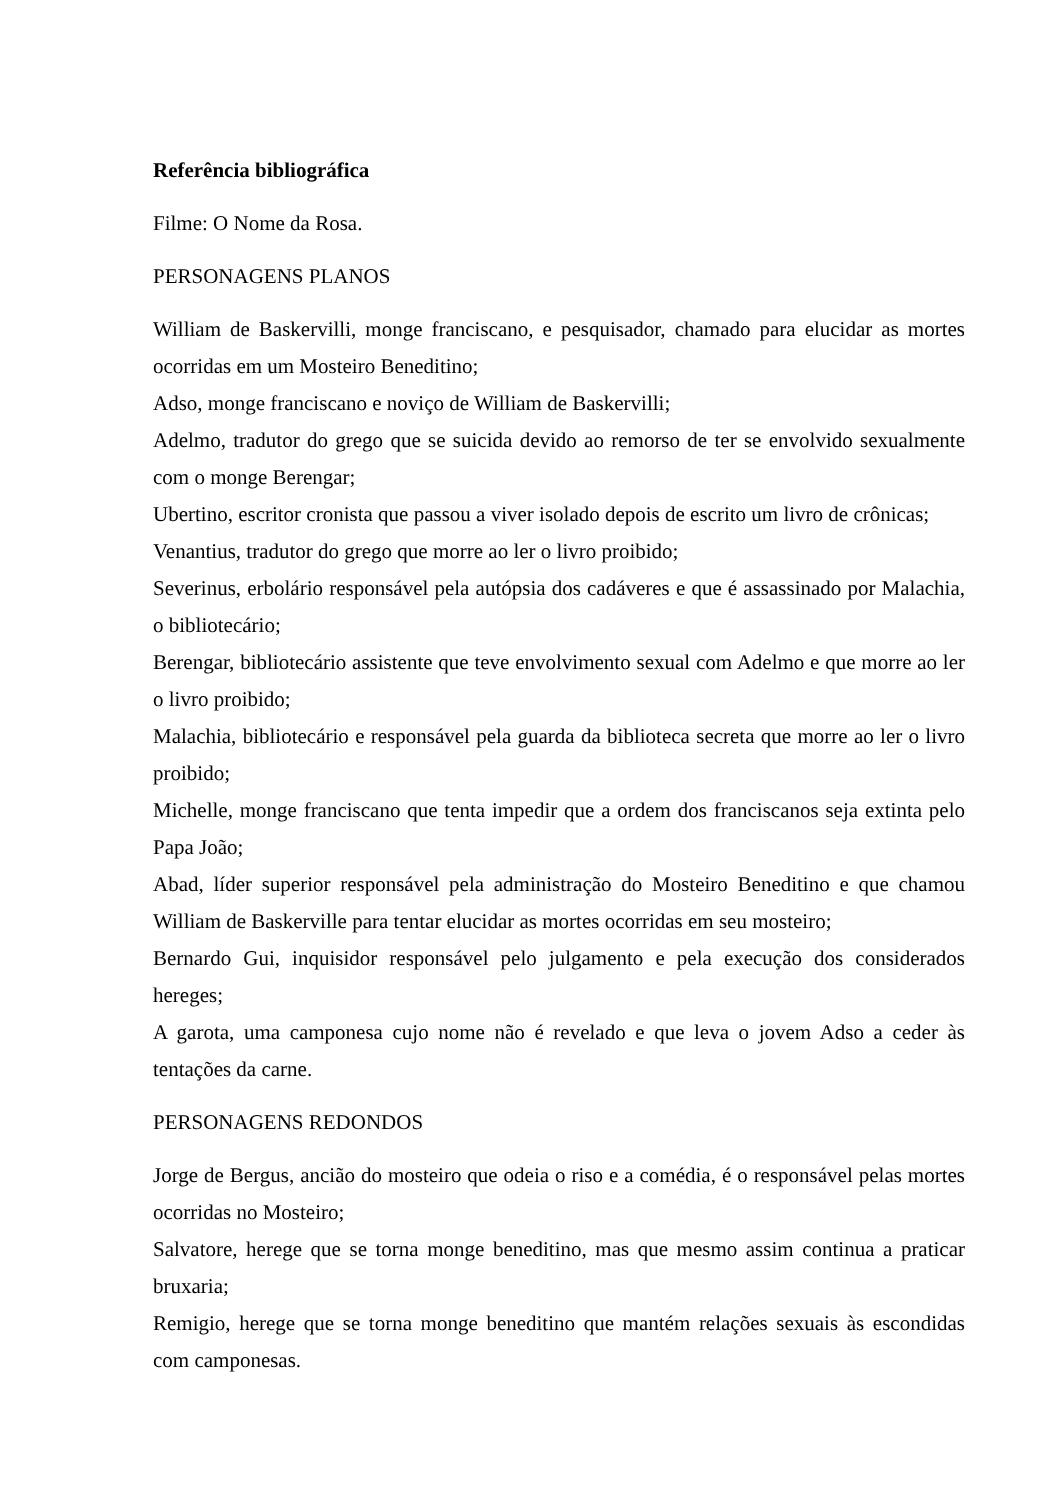Referência bibliográfica
Filme: O Nome da Rosa.
PERSONAGENS PLANOS
William de Baskervilli, monge franciscano, e pesquisador, chamado para elucidar as mortes ocorridas em um Mosteiro Beneditino;
Adso, monge franciscano e noviço de William de Baskervilli;
Adelmo, tradutor do grego que se suicida devido ao remorso de ter se envolvido sexualmente com o monge Berengar;
Ubertino, escritor cronista que passou a viver isolado depois de escrito um livro de crônicas;
Venantius, tradutor do grego que morre ao ler o livro proibido;
Severinus, erbolário responsável pela autópsia dos cadáveres e que é assassinado por Malachia, o bibliotecário;
Berengar, bibliotecário assistente que teve envolvimento sexual com Adelmo e que morre ao ler o livro proibido;
Malachia, bibliotecário e responsável pela guarda da biblioteca secreta que morre ao ler o livro proibido;
Michelle, monge franciscano que tenta impedir que a ordem dos franciscanos seja extinta pelo Papa João;
Abad, líder superior responsável pela administração do Mosteiro Beneditino e que chamou William de Baskerville para tentar elucidar as mortes ocorridas em seu mosteiro;
Bernardo Gui, inquisidor responsável pelo julgamento e pela execução dos considerados hereges;
A garota, uma camponesa cujo nome não é revelado e que leva o jovem Adso a ceder às tentações da carne.
PERSONAGENS REDONDOS
Jorge de Bergus, ancião do mosteiro que odeia o riso e a comédia, é o responsável pelas mortes ocorridas no Mosteiro;
Salvatore, herege que se torna monge beneditino, mas que mesmo assim continua a praticar bruxaria;
Remigio, herege que se torna monge beneditino que mantém relações sexuais às escondidas com camponesas.